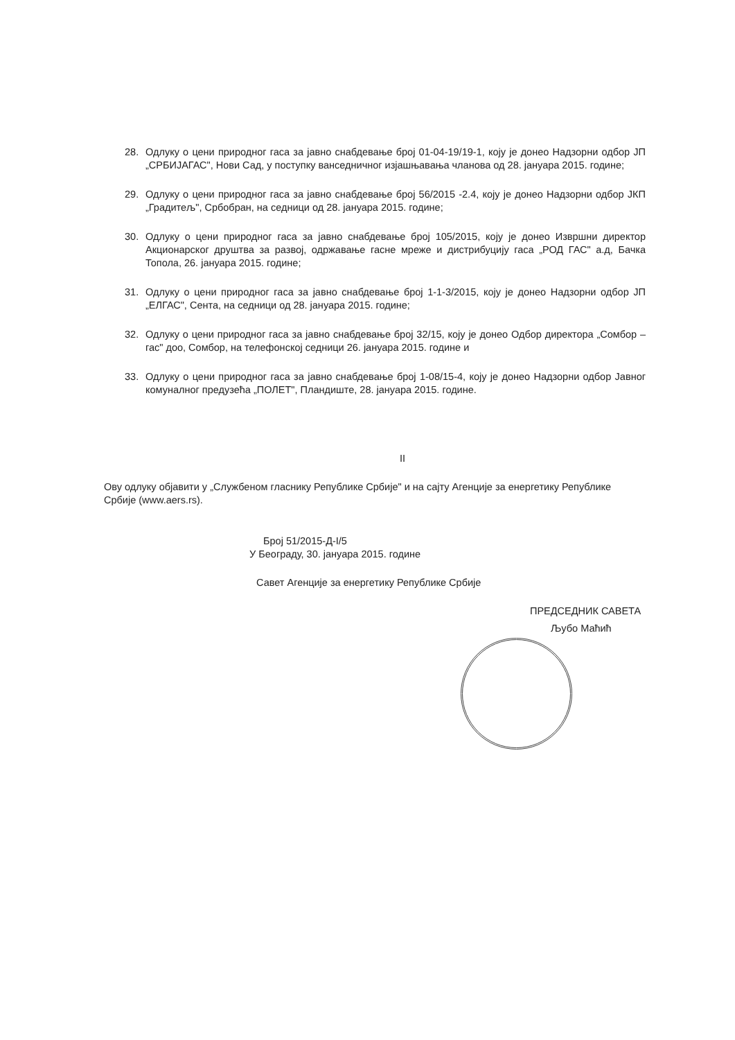28. Одлуку о цени природног гаса за јавно снабдевање број 01-04-19/19-1, коју је донео Надзорни одбор ЈП „СРБИЈАГАС", Нови Сад, у поступку ванседничног изјашњавања чланова од 28. јануара 2015. године;
29. Одлуку о цени природног гаса за јавно снабдевање број 56/2015 -2.4, коју је донео Надзорни одбор ЈКП „Градитељ", Србобран, на седници од 28. јануара 2015. године;
30. Одлуку о цени природног гаса за јавно снабдевање број 105/2015, коју је донео Извршни директор Акционарског друштва за развој, одржавање гасне мреже и дистрибуцију гаса „РОД ГАС" а.д, Бачка Топола, 26. јануара 2015. године;
31. Одлуку о цени природног гаса за јавно снабдевање број 1-1-3/2015, коју је донео Надзорни одбор ЈП „ЕЛГАС", Сента, на седници од 28. јануара 2015. године;
32. Одлуку о цени природног гаса за јавно снабдевање број 32/15, коју је донео Одбор директора „Сомбор – гас" доо, Сомбор, на телефонској седници 26. јануара 2015. године и
33. Одлуку о цени природног гаса за јавно снабдевање број 1-08/15-4, коју је донео Надзорни одбор Јавног комуналног предузећа „ПОЛЕТ", Пландиште, 28. јануара 2015. године.
II
Ову одлуку објавити у „Службеном гласнику Републике Србије" и на сајту Агенције за енергетику Републике Србије (www.aers.rs).
Број 51/2015-Д-I/5
У Београду, 30. јануара 2015. године
Савет Агенције за енергетику Републике Србије
ПРЕДСЕДНИК САВЕТА
Љубо Маћић